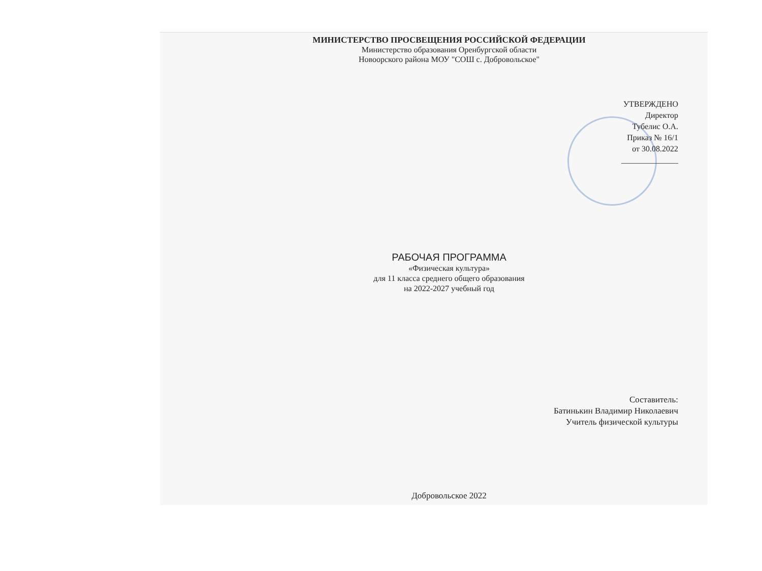МИНИСТЕРСТВО ПРОСВЕЩЕНИЯ РОССИЙСКОЙ ФЕДЕРАЦИИ
Министерство образования Оренбургской области
Новоорского района МОУ "СОШ с. Добровольское"
УТВЕРЖДЕНО
Директор
Тубелис О.А.
Приказ № 16/1
от 30.08.2022
______________
РАБОЧАЯ ПРОГРАММА
«Физическая культура»
для 11 класса среднего общего образования
на 2022-2027 учебный год
Составитель:
Батинькин Владимир Николаевич
Учитель физической культуры
Добровольское 2022